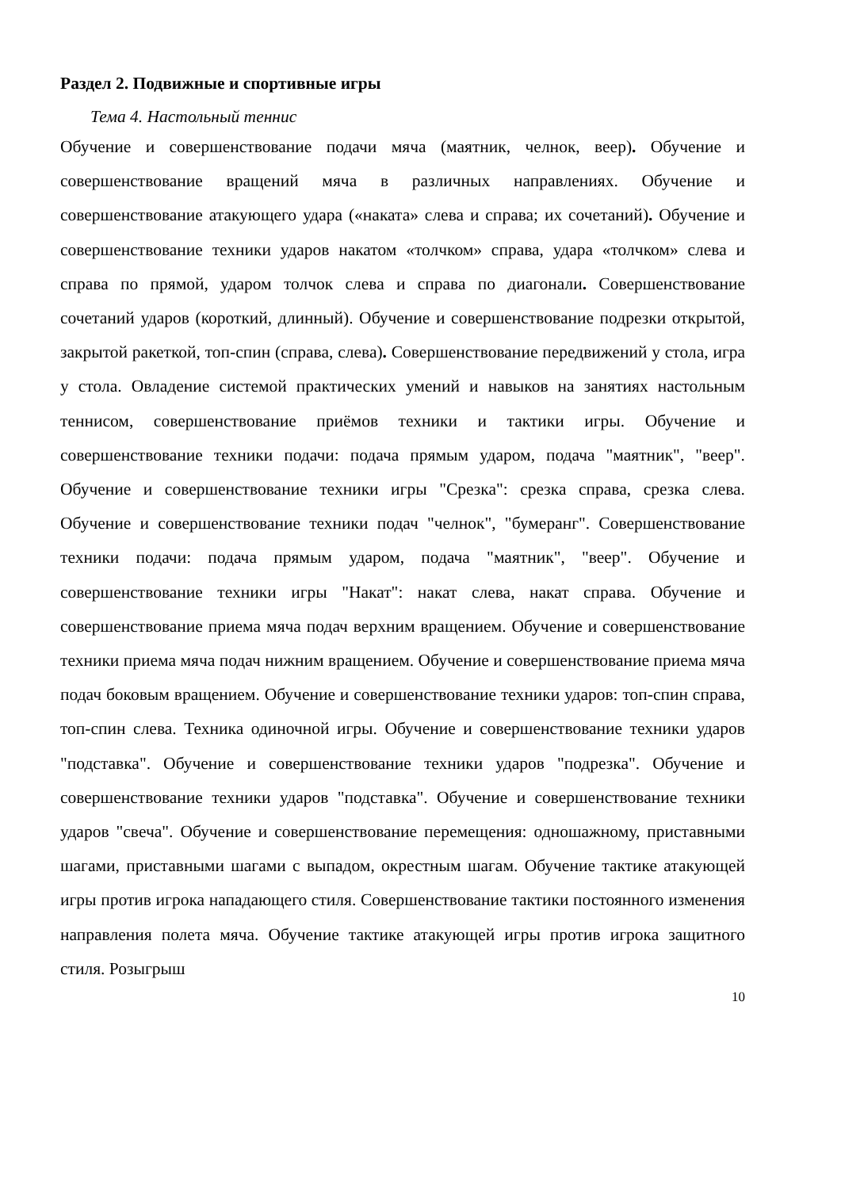Раздел 2. Подвижные и спортивные игры
Тема 4. Настольный теннис
Обучение и совершенствование подачи мяча (маятник, челнок, веер). Обучение и совершенствование вращений мяча в различных направлениях. Обучение и совершенствование атакующего удара («наката» слева и справа; их сочетаний). Обучение и совершенствование техники ударов накатом «толчком» справа, удара «толчком» слева и справа по прямой, ударом толчок слева и справа по диагонали. Совершенствование сочетаний ударов (короткий, длинный). Обучение и совершенствование подрезки открытой, закрытой ракеткой, топ-спин (справа, слева). Совершенствование передвижений у стола, игра у стола. Овладение системой практических умений и навыков на занятиях настольным теннисом, совершенствование приёмов техники и тактики игры. Обучение и совершенствование техники подачи: подача прямым ударом, подача "маятник", "веер". Обучение и совершенствование техники игры "Срезка": срезка справа, срезка слева. Обучение и совершенствование техники подач "челнок", "бумеранг". Совершенствование техники подачи: подача прямым ударом, подача "маятник", "веер". Обучение и совершенствование техники игры "Накат": накат слева, накат справа. Обучение и совершенствование приема мяча подач верхним вращением. Обучение и совершенствование техники приема мяча подач нижним вращением. Обучение и совершенствование приема мяча подач боковым вращением. Обучение и совершенствование техники ударов: топ-спин справа, топ-спин слева. Техника одиночной игры. Обучение и совершенствование техники ударов "подставка". Обучение и совершенствование техники ударов "подрезка". Обучение и совершенствование техники ударов "подставка". Обучение и совершенствование техники ударов "свеча". Обучение и совершенствование перемещения: одношажному, приставными шагами, приставными шагами с выпадом, окрестным шагам. Обучение тактике атакующей игры против игрока нападающего стиля. Совершенствование тактики постоянного изменения направления полета мяча. Обучение тактике атакующей игры против игрока защитного стиля. Розыгрыш
10